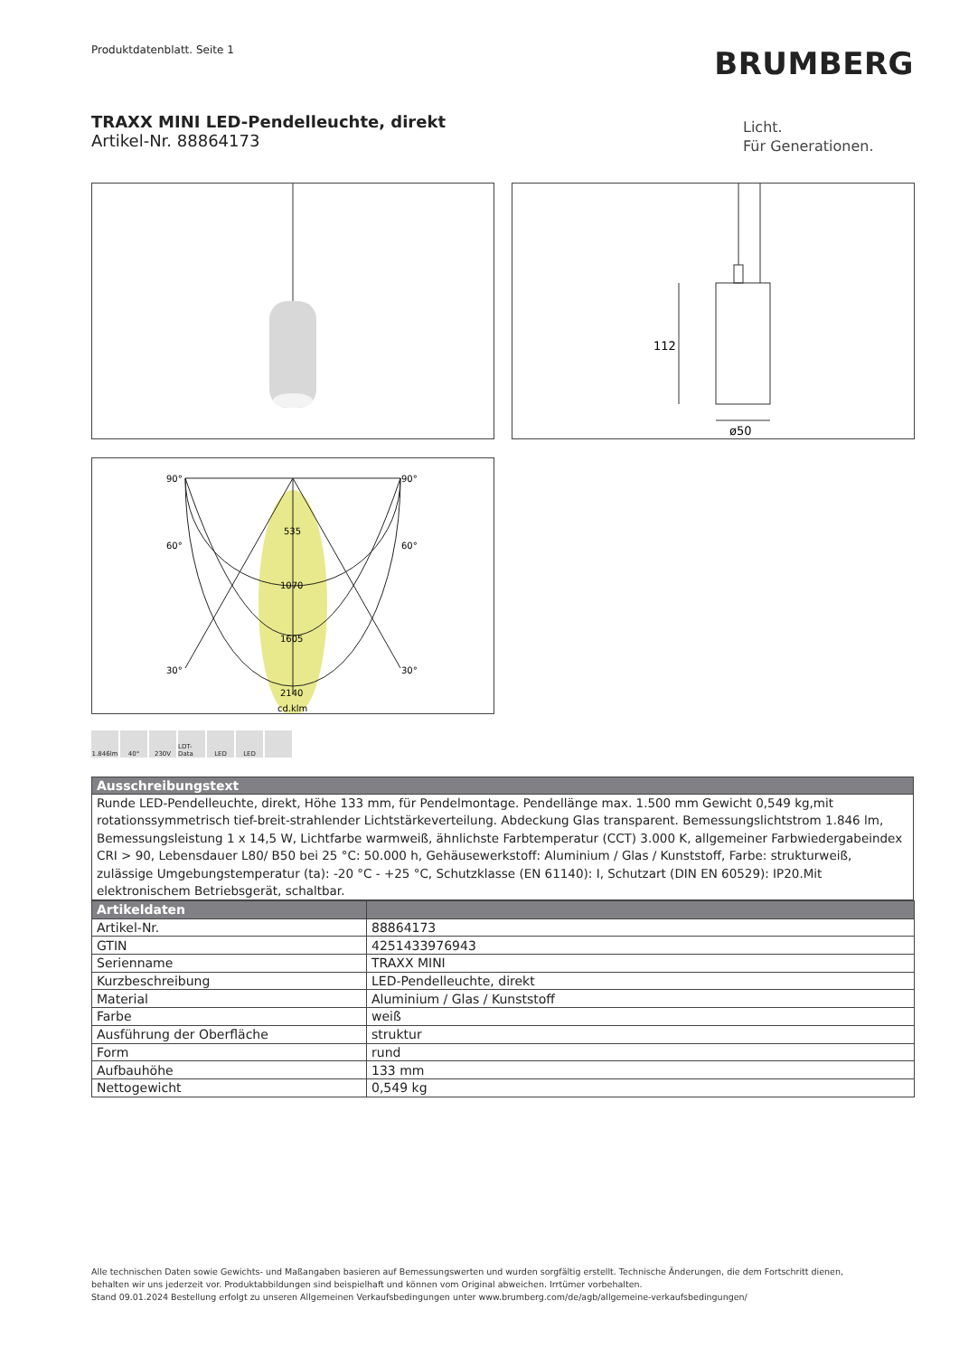Produktdatenblatt. Seite 1 BRUMBERG
TRAXX MINI LED-Pendelleuchte, direkt
Artikel-Nr. 88864173
Licht.
Für Generationen.
112
ø50
90°
90°
60°
60°
30°
30°
535
1070
1605
2140
cd.klm
1.846lm 40° 230V LDT-Data
LED LED
Ausschreibungstext
Runde LED-Pendelleuchte, direkt, Höhe 133 mm, für Pendelmontage. Pendellänge max. 1.500 mm Gewicht 0,549 kg,mit rotationssymmetrisch tief-breit-strahlender Lichtstärkeverteilung. Abdeckung Glas transparent. Bemessungslichtstrom 1.846 lm, Bemessungsleistung 1 x 14,5 W, Lichtfarbe warmweiß, ähnlichste Farbtemperatur (CCT) 3.000 K, allgemeiner Farbwiedergabeindex CRI > 90, Lebensdauer L80/ B50 bei 25 °C: 50.000 h, Gehäusewerkstoff: Aluminium / Glas / Kunststoff, Farbe: strukturweiß, zulässige Umgebungstemperatur (ta): -20 °C - +25 °C, Schutzklasse (EN 61140): I, Schutzart (DIN EN 60529): IP20.Mit elektronischem Betriebsgerät, schaltbar.
| Artikeldaten | |
| --- | --- |
| Artikel-Nr. | 88864173 |
| GTIN | 4251433976943 |
| Serienname | TRAXX MINI |
| Kurzbeschreibung | LED-Pendelleuchte, direkt |
| Material | Aluminium / Glas / Kunststoff |
| Farbe | weiß |
| Ausführung der Oberfläche | struktur |
| Form | rund |
| Aufbauhöhe | 133 mm |
| Nettogewicht | 0,549 kg |
Alle technischen Daten sowie Gewichts- und Maßangaben basieren auf Bemessungswerten und wurden sorgfältig erstellt. Technische Änderungen, die dem Fortschritt dienen,
behalten wir uns jederzeit vor. Produktabbildungen sind beispielhaft und können vom Original abweichen. Irrtümer vorbehalten.
Stand 09.01.2024 Bestellung erfolgt zu unseren Allgemeinen Verkaufsbedingungen unter www.brumberg.com/de/agb/allgemeine-verkaufsbedingungen/